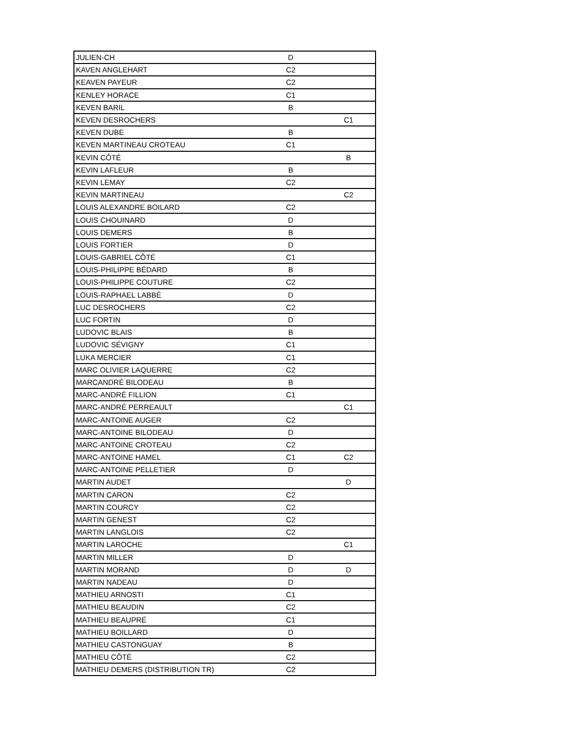| JULIEN-CH | D | |
| KAVEN ANGLEHART | C2 | |
| KEAVEN PAYEUR | C2 | |
| KENLEY HORACE | C1 | |
| KEVEN BARIL | B | |
| KEVEN DESROCHERS | | C1 |
| KEVEN DUBE | B | |
| KEVEN MARTINEAU CROTEAU | C1 | |
| KEVIN CÔTÉ | | B |
| KEVIN LAFLEUR | B | |
| KEVIN LEMAY | C2 | |
| KEVIN MARTINEAU | | C2 |
| LOUIS ALEXANDRE BOILARD | C2 | |
| LOUIS CHOUINARD | D | |
| LOUIS DEMERS | B | |
| LOUIS FORTIER | D | |
| LOUIS-GABRIEL CÔTÉ | C1 | |
| LOUIS-PHILIPPE BÉDARD | B | |
| LOUIS-PHILIPPE COUTURE | C2 | |
| LOUIS-RAPHAEL LABBÉ | D | |
| LUC DESROCHERS | C2 | |
| LUC FORTIN | D | |
| LUDOVIC BLAIS | B | |
| LUDOVIC SÉVIGNY | C1 | |
| LUKA MERCIER | C1 | |
| MARC OLIVIER LAQUERRE | C2 | |
| MARCANDRÉ BILODEAU | B | |
| MARC-ANDRÉ FILLION | C1 | |
| MARC-ANDRÉ PERREAULT | | C1 |
| MARC-ANTOINE AUGER | C2 | |
| MARC-ANTOINE BILODEAU | D | |
| MARC-ANTOINE CROTEAU | C2 | |
| MARC-ANTOINE HAMEL | C1 | C2 |
| MARC-ANTOINE PELLETIER | D | |
| MARTIN AUDET | | D |
| MARTIN CARON | C2 | |
| MARTIN COURCY | C2 | |
| MARTIN GENEST | C2 | |
| MARTIN LANGLOIS | C2 | |
| MARTIN LAROCHE | | C1 |
| MARTIN MILLER | D | |
| MARTIN MORAND | D | D |
| MARTIN NADEAU | D | |
| MATHIEU ARNOSTI | C1 | |
| MATHIEU BEAUDIN | C2 | |
| MATHIEU BEAUPRÉ | C1 | |
| MATHIEU BOILLARD | D | |
| MATHIEU CASTONGUAY | B | |
| MATHIEU CÔTÉ | C2 | |
| MATHIEU DEMERS (DISTRIBUTION TR) | C2 | |